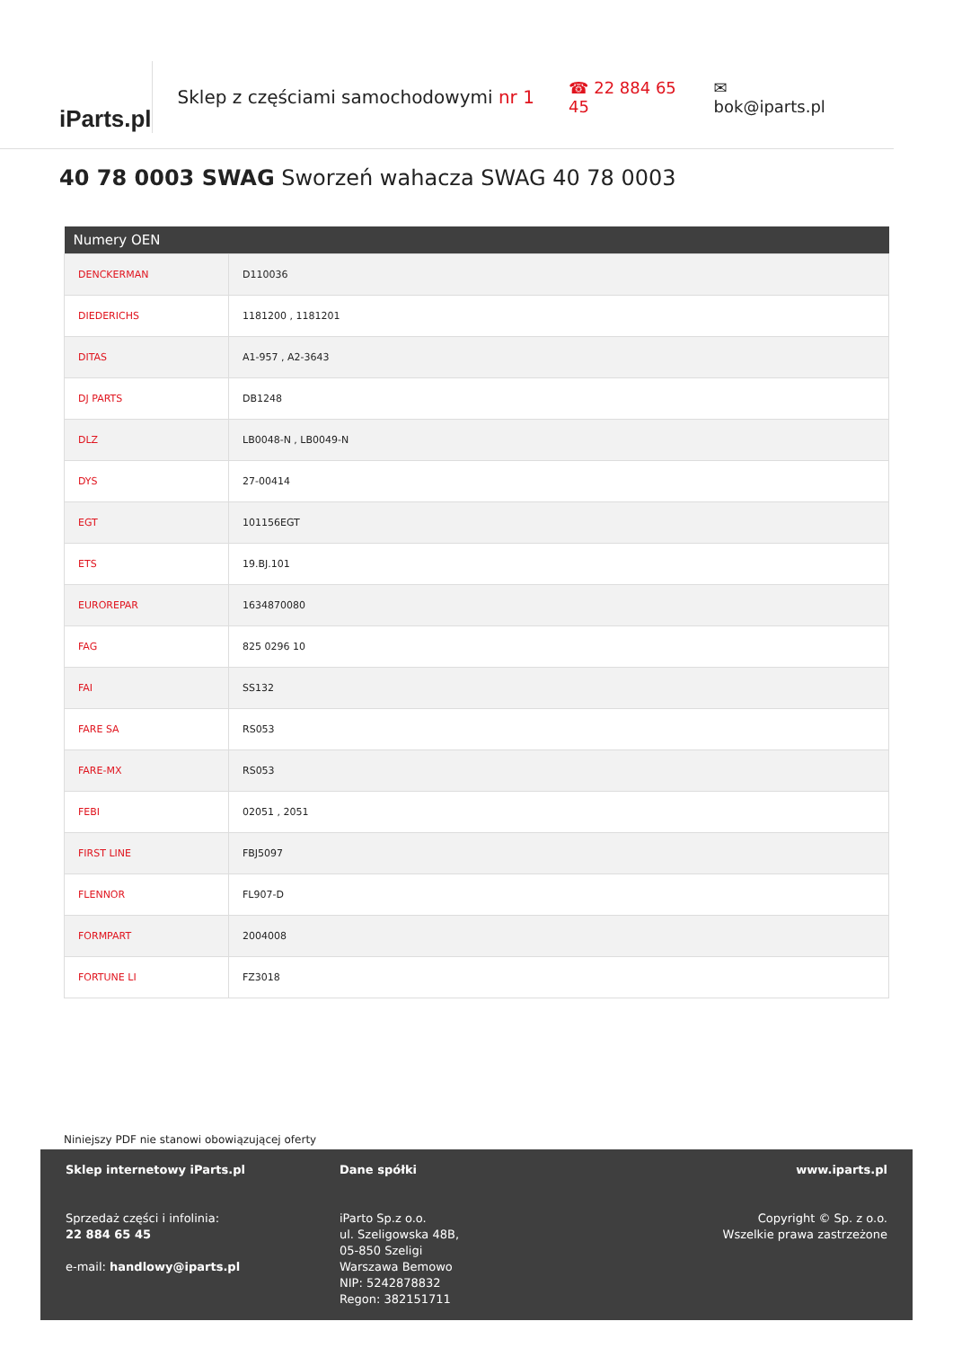iParts.pl
Sklep z częściami samochodowymi nr 1 ☎ 22 884 65 45 ✉ bok@iparts.pl
40 78 0003 SWAG Sworzeń wahacza SWAG 40 78 0003
| Numery OEN | |
| --- | --- |
| DENCKERMAN | D110036 |
| DIEDERICHS | 1181200 , 1181201 |
| DITAS | A1-957 , A2-3643 |
| DJ PARTS | DB1248 |
| DLZ | LB0048-N , LB0049-N |
| DYS | 27-00414 |
| EGT | 101156EGT |
| ETS | 19.BJ.101 |
| EUROREPAR | 1634870080 |
| FAG | 825 0296 10 |
| FAI | SS132 |
| FARE SA | RS053 |
| FARE-MX | RS053 |
| FEBI | 02051 , 2051 |
| FIRST LINE | FBJ5097 |
| FLENNOR | FL907-D |
| FORMPART | 2004008 |
| FORTUNE LI | FZ3018 |
Niniejszy PDF nie stanowi obowiązującej oferty
Sklep internetowy iParts.pl
Sprzedaż części i infolinia:
22 884 65 45
e-mail: handlowy@iparts.pl
Dane spółki
iParto Sp.z o.o.
ul. Szeligowska 48B,
05-850 Szeligi
Warszawa Bemowo
NIP: 5242878832
Regon: 382151711
www.iparts.pl
Copyright © Sp. z o.o.
Wszelkie prawa zastrzeżone